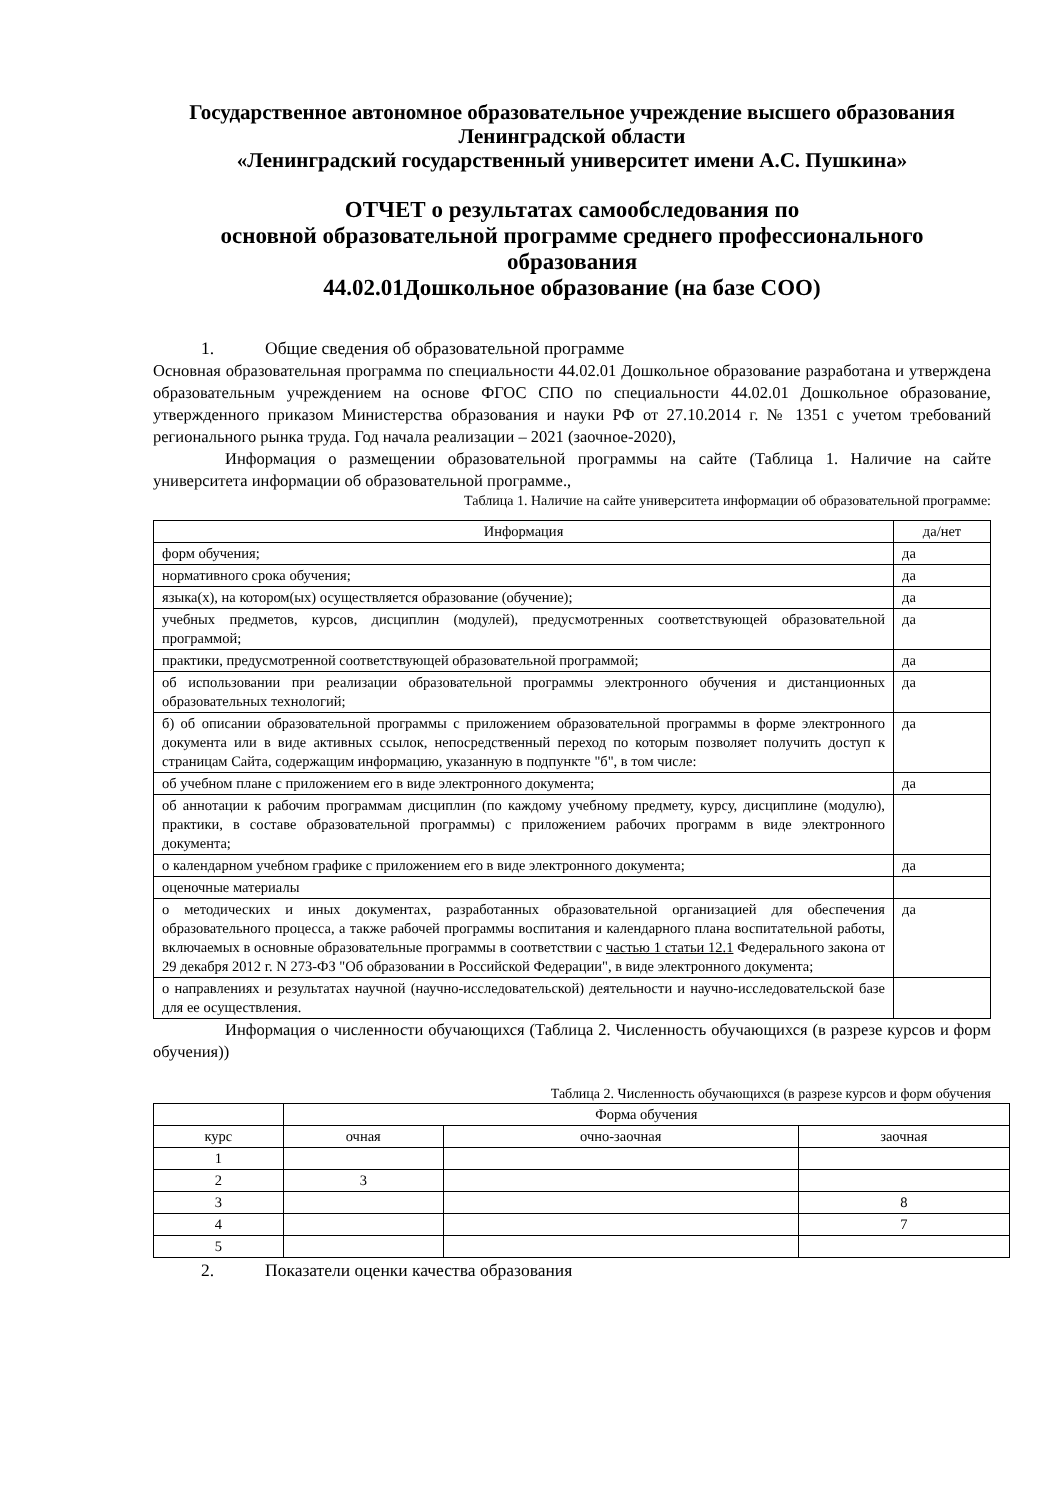Государственное автономное образовательное учреждение высшего образования Ленинградской области
«Ленинградский государственный университет имени А.С. Пушкина»
ОТЧЕТ о результатах самообследования по
основной образовательной программе среднего профессионального образования
44.02.01Дошкольное образование (на базе СОО)
1. Общие сведения об образовательной программе
Основная образовательная программа по специальности 44.02.01 Дошкольное образование разработана и утверждена образовательным учреждением на основе ФГОС СПО по специальности 44.02.01 Дошкольное образование, утвержденного приказом Министерства образования и науки РФ от 27.10.2014 г. № 1351 с учетом требований регионального рынка труда. Год начала реализации – 2021 (заочное-2020),
Информация о размещении образовательной программы на сайте (Таблица 1. Наличие на сайте университета информации об образовательной программе.,
Таблица 1. Наличие на сайте университета информации об образовательной программе:
| Информация | да/нет |
| --- | --- |
| форм обучения; | да |
| нормативного срока обучения; | да |
| языка(х), на котором(ых) осуществляется образование (обучение); | да |
| учебных предметов, курсов, дисциплин (модулей), предусмотренных соответствующей образовательной программой; | да |
| практики, предусмотренной соответствующей образовательной программой; | да |
| об использовании при реализации образовательной программы электронного обучения и дистанционных образовательных технологий; | да |
| б) об описании образовательной программы с приложением образовательной программы в форме электронного документа или в виде активных ссылок, непосредственный переход по которым позволяет получить доступ к страницам Сайта, содержащим информацию, указанную в подпункте "б", в том числе: | да |
| об учебном плане с приложением его в виде электронного документа; | да |
| об аннотации к рабочим программам дисциплин (по каждому учебному предмету, курсу, дисциплине (модулю), практики, в составе образовательной программы) с приложением рабочих программ в виде электронного документа; | |
| о календарном учебном графике с приложением его в виде электронного документа; | да |
| оценочные материалы | |
| о методических и иных документах, разработанных образовательной организацией для обеспечения образовательного процесса, а также рабочей программы воспитания и календарного плана воспитательной работы, включаемых в основные образовательные программы в соответствии с частью 1 статьи 12.1 Федерального закона от 29 декабря 2012 г. N 273-ФЗ "Об образовании в Российской Федерации", в виде электронного документа; | да |
| о направлениях и результатах научной (научно-исследовательской) деятельности и научно-исследовательской базе для ее осуществления. | |
Информация о численности обучающихся (Таблица 2. Численность обучающихся (в разрезе курсов и форм обучения))
Таблица 2. Численность обучающихся (в разрезе курсов и форм обучения
| | Форма обучения | | |
| курс | очная | очно-заочная | заочная |
| 1 | | | |
| 2 | 3 | | |
| 3 | | | 8 |
| 4 | | | 7 |
| 5 | | | |
2. Показатели оценки качества образования